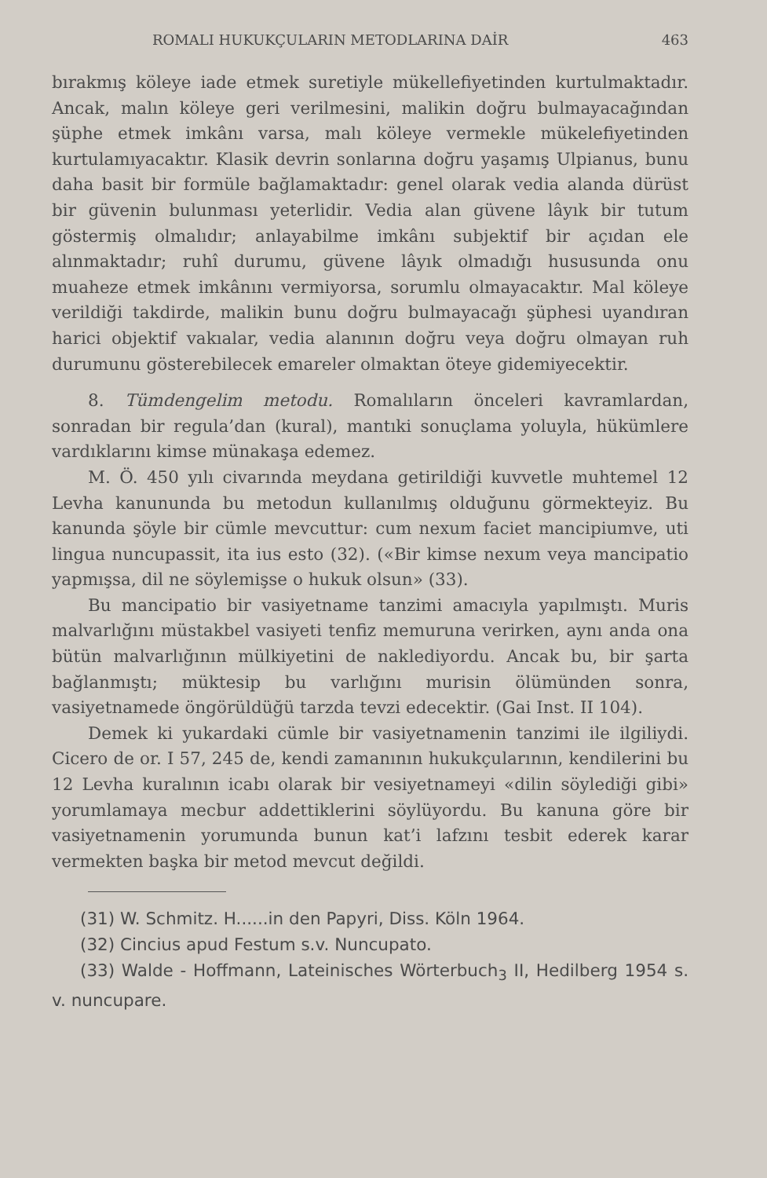ROMALI HUKUKÇULARIN METODLARINA DAİR 463
bırakmış köleye iade etmek suretiyle mükellefiyetinden kurtulmaktadır. Ancak, malın köleye geri verilmesini, malikin doğru bulmayacağından şüphe etmek imkânı varsa, malı köleye vermekle mükelefiyetinden kurtulamıyacaktır. Klasik devrin sonlarına doğru yaşamış Ulpianus, bunu daha basit bir formüle bağlamaktadır: genel olarak vedia alanda dürüst bir güvenin bulunması yeterlidir. Vedia alan güvene lâyık bir tutum göstermiş olmalıdır; anlayabilme imkânı subjektif bir açıdan ele alınmaktadır; ruhî durumu, güvene lâyık olmadığı hususunda onu muaheze etmek imkânını vermiyorsa, sorumlu olmayacaktır. Mal köleye verildiği takdirde, malikin bunu doğru bulmayacağı şüphesi uyandıran harici objektif vakıalar, vedia alanının doğru veya doğru olmayan ruh durumunu gösterebilecek emareler olmaktan öteye gidemiyecektir.
8. Tümdengelim metodu. Romalıların önceleri kavramlardan, sonradan bir regula’dan (kural), mantıki sonuçlama yoluyla, hükümlere vardıklarını kimse münakaşa edemez.
M. Ö. 450 yılı civarında meydana getirildiği kuvvetle muhtemel 12 Levha kanununda bu metodun kullanılmış olduğunu görmekteyiz. Bu kanunda şöyle bir cümle mevcuttur: cum nexum faciet mancipiumve, uti lingua nuncupassit, ita ius esto (32). («Bir kimse nexum veya mancipatio yapmışsa, dil ne söylemişse o hukuk olsun» (33).
Bu mancipatio bir vasiyetname tanzimi amacıyla yapılmıştı. Muris malvarlığını müstakbel vasiyeti tenfiz memuruna verirken, aynı anda ona bütün malvarlığının mülkiyetini de naklediyordu. Ancak bu, bir şarta bağlanmıştı; müktesip bu varlığını murisin ölümünden sonra, vasiyetnamede öngörüldüğü tarzda tevzi edecektir. (Gai Inst. II 104).
Demek ki yukardaki cümle bir vasiyetnamenin tanzimi ile ilgiliydi. Cicero de or. I 57, 245 de, kendi zamanının hukukçularının, kendilerini bu 12 Levha kuralının icabı olarak bir vesiyetnameyi «dilin söylediği gibi» yorumlamaya mecbur addettiklerini söylüyordu. Bu kanuna göre bir vasiyetnamenin yorumunda bunun kat’i lafzını tesbit ederek karar vermekten başka bir metod mevcut değildi.
(31) W. Schmitz. H......in den Papyri, Diss. Köln 1964.
(32) Cincius apud Festum s.v. Nuncupato.
(33) Walde - Hoffmann, Lateinisches Wörterbuch<sub>3</sub> II, Hedilberg 1954 s. v. nuncupare.